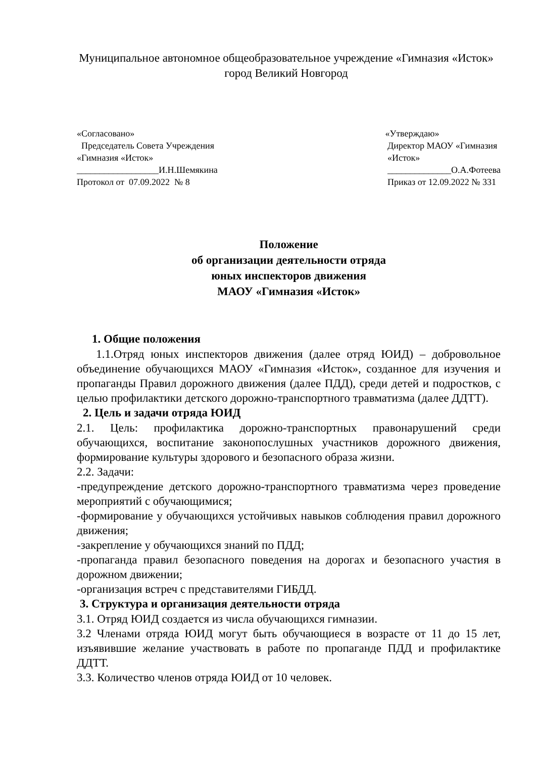Муниципальное автономное общеобразовательное учреждение «Гимназия «Исток» город Великий Новгород
«Согласовано» Председатель Совета Учреждения «Гимназия «Исток» __________________И.Н.Шемякина Протокол от 07.09.2022 № 8
«Утверждаю» Директор МАОУ «Гимназия «Исток» ______________О.А.Фотеева Приказ от 12.09.2022 № 331
Положение
об организации деятельности отряда
юных инспекторов движения
МАОУ «Гимназия «Исток»
1. Общие положения
1.1.Отряд юных инспекторов движения (далее отряд ЮИД) – добровольное объединение обучающихся МАОУ «Гимназия «Исток», созданное для изучения и пропаганды Правил дорожного движения (далее ПДД), среди детей и подростков, с целью профилактики детского дорожно-транспортного травматизма (далее ДДТТ).
2. Цель и задачи отряда ЮИД
2.1. Цель: профилактика дорожно-транспортных правонарушений среди обучающихся, воспитание законопослушных участников дорожного движения, формирование культуры здорового и безопасного образа жизни.
2.2. Задачи:
-предупреждение детского дорожно-транспортного травматизма через проведение мероприятий с обучающимися;
-формирование у обучающихся устойчивых навыков соблюдения правил дорожного движения;
-закрепление у обучающихся знаний по ПДД;
-пропаганда правил безопасного поведения на дорогах и безопасного участия в дорожном движении;
-организация встреч с представителями ГИБДД.
3. Структура и организация деятельности отряда
3.1. Отряд ЮИД создается из числа обучающихся гимназии.
3.2 Членами отряда ЮИД могут быть обучающиеся в возрасте от 11 до 15 лет, изъявившие желание участвовать в работе по пропаганде ПДД и профилактике ДДТТ.
3.3. Количество членов отряда ЮИД от 10 человек.